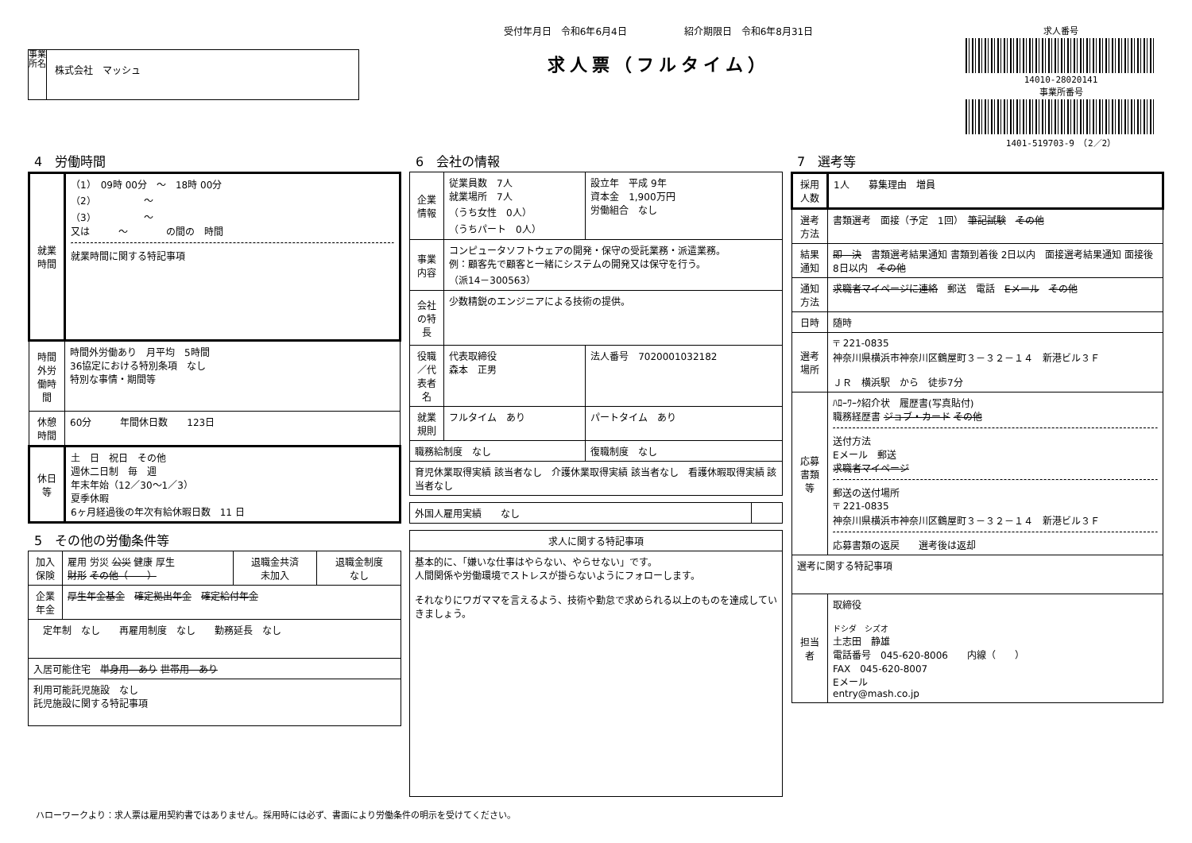事業所名
株式会社　マッシュ
受付年月日　令和6年6月4日　　　　　　紹介期限日　令和6年8月31日
求人票（フルタイム）
求人番号
14010-28020141
事業所番号
1401-519703-9　（2／2）
4　労働時間
| 就業時間 | （1） 09時 00分 ～ 18時 00分 （2） ～ （3） ～ 又は ～ の間の 時間 就業時間に関する特記事項 |
| 時間外労働時間 | 時間外労働あり 月平均 5時間 36協定における特別条項 なし 特別な事情・期間等 |
| 休憩時間 | 60分 年間休日数 123日 |
| 休日等 | 土 日 祝日 その他 週休二日制 毎 週 年末年始（12／30～1／3） 夏季休暇 6ヶ月経過後の年次有給休暇日数 11 日 |
5　その他の労働条件等
| 加入保険 | 雇用 労災 公災 健康 厚生 財形 その他（ ） | 退職金共済 未加入 | 退職金制度 なし |
| 企業年金 | 厚生年金基金 確定拠出年金 確定給付年金 | | |
| 定年制 なし 再雇用制度 なし 勤務延長 なし | | | |
| 入居可能住宅 単身用 あり 世帯用 あり | | | |
| 利用可能託児施設 なし 託児施設に関する特記事項 | | | |
6　会社の情報
| 企業情報 | 従業員数 7人 就業場所 7人 （うち女性 0人） （うちパート 0人） | 設立年 平成 9年 資本金 1,900万円 労働組合 なし |
| 事業内容 | コンピュータソフトウェアの開発・保守の受託業務・派遣業務。 例：顧客先で顧客と一緒にシステムの開発又は保守を行う。 （派14－300563） | |
| 会社の特長 | 少数精鋭のエンジニアによる技術の提供。 | |
| 役職／代表者名 | 代表取締役 森本 正男 | 法人番号 7020001032182 |
| 就業規則 | フルタイム あり | パートタイム あり |
| 職務給制度 なし | | 復職制度 なし |
| 育児休業取得実績 該当者なし 介護休業取得実績 該当者なし 看護休暇取得実績 該当者なし | | |
| 外国人雇用実績 なし | |
| 求人に関する特記事項 |
| --- |
| 基本的に、「嫌いな仕事はやらない、やらせない」です。 人間関係や労働環境でストレスが掛らないようにフォローします。 それなりにワガママを言えるよう、技術や勤怠で求められる以上のものを達成していきましょう。 |
7　選考等
| 採用人数 | 1人 募集理由 増員 |
| 選考方法 | 書類選考 面接（予定 1回） 筆記試験 その他 |
| 結果通知 | 即 決 書類選考結果通知 書類到着後 2日以内 面接選考結果通知 面接後 8日以内 その他 |
| 通知方法 | 求職者マイページに連絡 郵送 電話 Eメール その他 |
| 日時 | 随時 |
| 選考場所 | 〒 221-0835 神奈川県横浜市神奈川区鶴屋町３－３２－１４ 新港ビル３Ｆ ＪＲ 横浜駅 から 徒歩7分 |
| 応募書類等 | ﾊﾛｰﾜｰｸ紹介状 履歴書(写真貼付) 職務経歴書 ジョブ・カード その他 送付方法 Eメール 郵送 求職者マイページ 郵送の送付場所 〒 221-0835 神奈川県横浜市神奈川区鶴屋町３－３２－１４ 新港ビル３Ｆ 応募書類の返戻 選考後は返却 |
| 選考に関する特記事項 | |
| 担当者 | 取締役 ドシダ シズオ 土志田 静雄 電話番号 045-620-8006 内線（ ） FAX 045-620-8007 Eメール entry@mash.co.jp |
ハローワークより：求人票は雇用契約書ではありません。採用時には必ず、書面により労働条件の明示を受けてください。